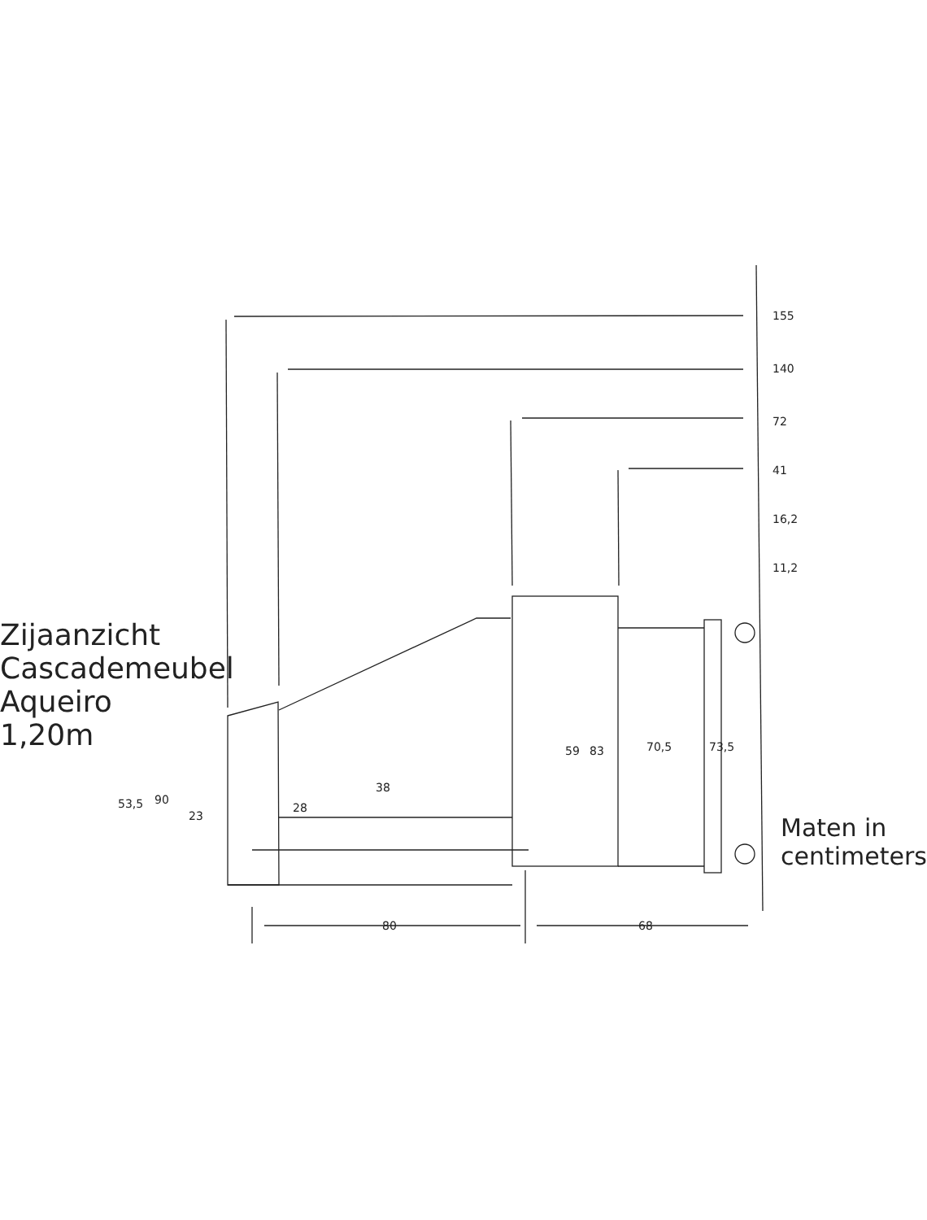Zijaanzicht Cascademeubel Aqueiro 1,20m
155
140
72
41
16,2
11,2
53,5 90
23
28
38
59 83 70,5 73,5
80 68
Maten in centimeters